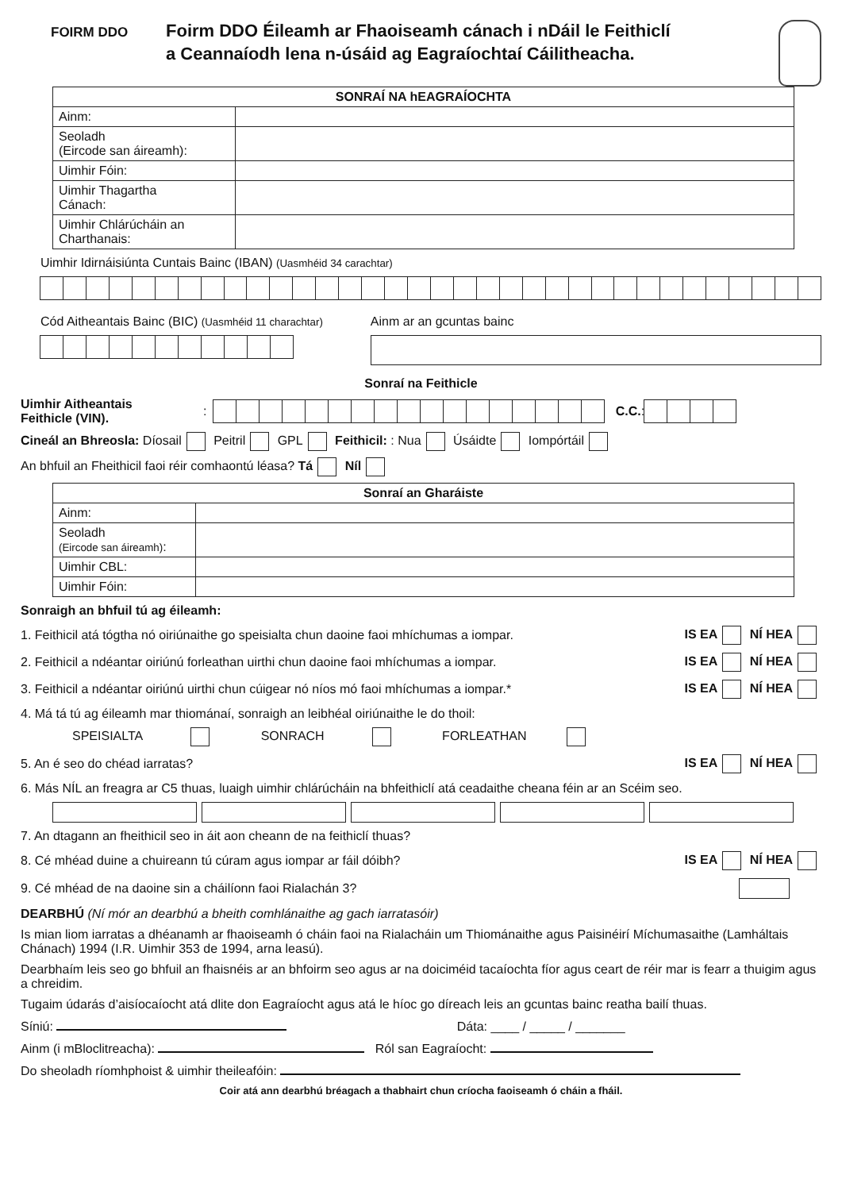FOIRM DDO
Foirm DDO Éileamh ar Fhaoiseamh cánach i nDáil le Feithiclí
a Ceannaíodh lena n-úsáid ag Eagraíochtaí Cáilitheacha.
| SONRAÍ NA hEAGRAÍOCHTA | |
| --- | --- |
| Ainm: | |
| Seoladh (Eircode san áireamh): | |
| Uimhir Fóin: | |
| Uimhir Thagartha Cánach: | |
| Uimhir Chlárúcháin an Charthanais: | |
Uimhir Idirnáisiúnta Cuntais Bainc (IBAN) (Uasmhéid 34 carachtar)
Cód Aitheantais Bainc (BIC) (Uasmhéid 11 charachtar)
Ainm ar an gcuntas bainc
Sonraí na Feithicle
Uimhir Aitheantais
Feithicle (VIN).:
C.C.:
Cineál an Bhreosla: Díosail Peitril GPL Feithicil: : Nua Úsáidte Iompórtáil
An bhfuil an Fheithicil faoi réir comhaontú léasa? Tá Níl
| Sonraí an Gharáiste | |
| --- | --- |
| Ainm: | |
| Seoladh (Eircode san áireamh) : | |
| Uimhir CBL: | |
| Uimhir Fóin: | |
Sonraigh an bhfuil tú ag éileamh:
1. Feithicil atá tógtha nó oiriúnaithe go speisialta chun daoine faoi mhíchumas a iompar. IS EA NÍ HEA
2. Feithicil a ndéantar oiriúnú forleathan uirthi chun daoine faoi mhíchumas a iompar. IS EA NÍ HEA
3. Feithicil a ndéantar oiriúnú uirthi chun cúigear nó níos mó faoi mhíchumas a iompar.* IS EA NÍ HEA
4. Má tá tú ag éileamh mar thiománaí, sonraigh an leibhéal oiriúnaithe le do thoil:
SPEISIALTA SONRACH FORLEATHAN
5. An é seo do chéad iarratas? IS EA NÍ HEA
6. Más NÍL an freagra ar C5 thuas, luaigh uimhir chlárúcháin na bhfeithiclí atá ceadaithe cheana féin ar an Scéim seo.
7. An dtagann an fheithicil seo in áit aon cheann de na feithiclí thuas?
8. Cé mhéad duine a chuireann tú cúram agus iompar ar fáil dóibh? IS EA NÍ HEA
9. Cé mhéad de na daoine sin a cháilíonn faoi Rialachán 3?
DEARBHÚ (Ní mór an dearbhú a bheith comhlánaithe ag gach iarratasóir)
Is mian liom iarratas a dhéanamh ar fhaoiseamh ó cháin faoi na Rialacháin um Thiománaithe agus Paisinéirí Míchumasaithe (Lamháltais Chánach) 1994 (I.R. Uimhir 353 de 1994, arna leasú).
Dearbhaím leis seo go bhfuil an fhaisnéis ar an bhfoirm seo agus ar na doiciméid tacaíochta fíor agus ceart de réir mar is fearr a thuigim agus a chreidim.
Tugaim údarás d’aisíocaíocht atá dlite don Eagraíocht agus atá le híoc go díreach leis an gcuntas bainc reatha bailí thuas.
Síniú: Dáta: ____ / _____ / _______
Ainm (i mBloclitreacha): Ról san Eagraíocht:
Do sheoladh ríomhphoist & uimhir theileafóin:
Coir atá ann dearbhú bréagach a thabhairt chun críocha faoiseamh ó cháin a fháil.